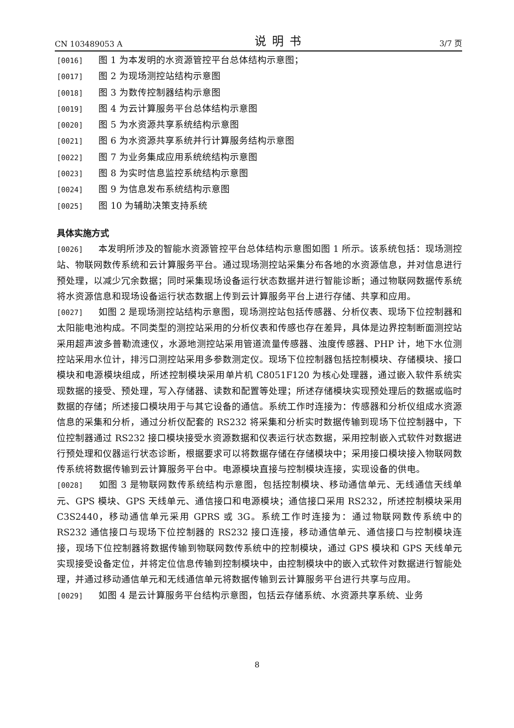CN 103489053 A 说明书 3/7 页
[0016] 图 1 为本发明的水资源管控平台总体结构示意图；
[0017] 图 2 为现场测控站结构示意图
[0018] 图 3 为数传控制器结构示意图
[0019] 图 4 为云计算服务平台总体结构示意图
[0020] 图 5 为水资源共享系统结构示意图
[0021] 图 6 为水资源共享系统并行计算服务结构示意图
[0022] 图 7 为业务集成应用系统统结构示意图
[0023] 图 8 为实时信息监控系统结构示意图
[0024] 图 9 为信息发布系统结构示意图
[0025] 图 10 为辅助决策支持系统
具体实施方式
[0026] 本发明所涉及的智能水资源管控平台总体结构示意图如图 1 所示。该系统包括：现场测控站、物联网数传系统和云计算服务平台。通过现场测控站采集分布各地的水资源信息，并对信息进行预处理，以减少冗余数据；同时采集现场设备运行状态数据并进行智能诊断；通过物联网数据传系统将水资源信息和现场设备运行状态数据上传到云计算服务平台上进行存储、共享和应用。
[0027] 如图 2 是现场测控站结构示意图，现场测控站包括传感器、分析仪表、现场下位控制器和太阳能电池构成。不同类型的测控站采用的分析仪表和传感也存在差异，具体是边界控制断面测控站采用超声波多普勒流速仪，水源地测控站采用管道流量传感器、浊度传感器、PHP 计，地下水位测控站采用水位计，排污口测控站采用多参数测定仪。现场下位控制器包括控制模块、存储模块、接口模块和电源模块组成，所述控制模块采用单片机 C8051F120 为核心处理器，通过嵌入软件系统实现数据的接受、预处理，写入存储器、读数和配置等处理；所述存储模块实现预处理后的数据或临时数据的存储；所述接口模块用于与其它设备的通信。系统工作时连接为：传感器和分析仪组成水资源信息的采集和分析，通过分析仪配套的 RS232 将采集和分析实时数据传输到现场下位控制器中，下位控制器通过 RS232 接口模块接受水资源数据和仪表运行状态数据，采用控制嵌入式软件对数据进行预处理和仪器运行状态诊断，根据要求可以将数据存储在存储模块中；采用接口模块接入物联网数传系统将数据传输到云计算服务平台中。电源模块直接与控制模块连接，实现设备的供电。
[0028] 如图 3 是物联网数传系统结构示意图，包括控制模块、移动通信单元、无线通信天线单元、GPS 模块、GPS 天线单元、通信接口和电源模块；通信接口采用 RS232，所述控制模块采用 C3S2440，移动通信单元采用 GPRS 或 3G。系统工作时连接为：通过物联网数传系统中的 RS232 通信接口与现场下位控制器的 RS232 接口连接，移动通信单元、通信接口与控制模块连接，现场下位控制器将数据传输到物联网数传系统中的控制模块，通过 GPS 模块和 GPS 天线单元实现接受设备定位，并将定位信息传输到控制模块中，由控制模块中的嵌入式软件对数据进行智能处理，并通过移动通信单元和无线通信单元将数据传输到云计算服务平台进行共享与应用。
[0029] 如图 4 是云计算服务平台结构示意图，包括云存储系统、水资源共享系统、业务
8